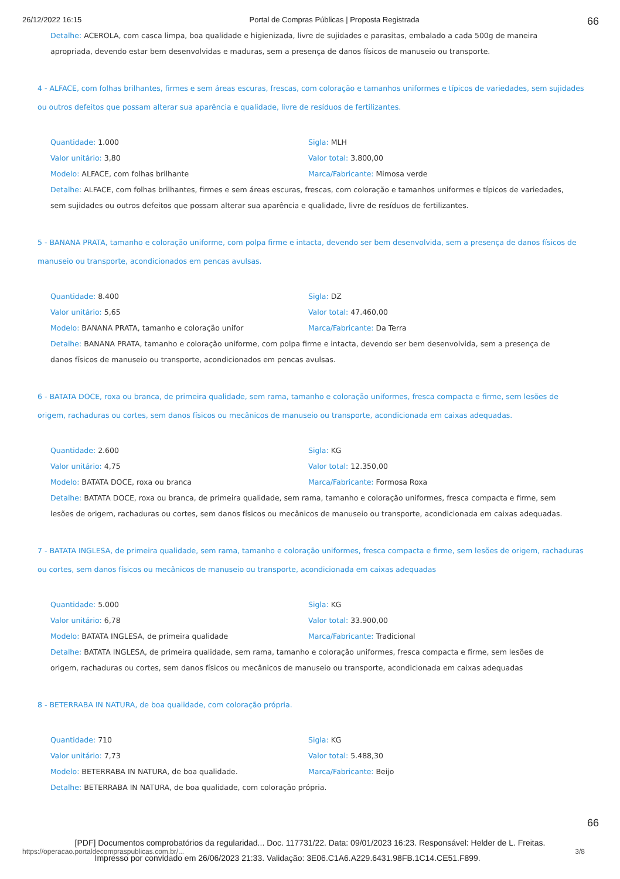26/12/2022 16:15 Portal de Compras Públicas | Proposta Registrada 66
Detalhe: ACEROLA, com casca limpa, boa qualidade e higienizada, livre de sujidades e parasitas, embalado a cada 500g de maneira apropriada, devendo estar bem desenvolvidas e maduras, sem a presença de danos físicos de manuseio ou transporte.
4 - ALFACE, com folhas brilhantes, firmes e sem áreas escuras, frescas, com coloração e tamanhos uniformes e típicos de variedades, sem sujidades ou outros defeitos que possam alterar sua aparência e qualidade, livre de resíduos de fertilizantes.
Quantidade: 1.000
Sigla: MLH
Valor unitário: 3,80
Valor total: 3.800,00
Modelo: ALFACE, com folhas brilhante
Marca/Fabricante: Mimosa verde
Detalhe: ALFACE, com folhas brilhantes, firmes e sem áreas escuras, frescas, com coloração e tamanhos uniformes e típicos de variedades, sem sujidades ou outros defeitos que possam alterar sua aparência e qualidade, livre de resíduos de fertilizantes.
5 - BANANA PRATA, tamanho e coloração uniforme, com polpa firme e intacta, devendo ser bem desenvolvida, sem a presença de danos físicos de manuseio ou transporte, acondicionados em pencas avulsas.
Quantidade: 8.400
Sigla: DZ
Valor unitário: 5,65
Valor total: 47.460,00
Modelo: BANANA PRATA, tamanho e coloração unifor
Marca/Fabricante: Da Terra
Detalhe: BANANA PRATA, tamanho e coloração uniforme, com polpa firme e intacta, devendo ser bem desenvolvida, sem a presença de danos físicos de manuseio ou transporte, acondicionados em pencas avulsas.
6 - BATATA DOCE, roxa ou branca, de primeira qualidade, sem rama, tamanho e coloração uniformes, fresca compacta e firme, sem lesões de origem, rachaduras ou cortes, sem danos físicos ou mecânicos de manuseio ou transporte, acondicionada em caixas adequadas.
Quantidade: 2.600
Sigla: KG
Valor unitário: 4,75
Valor total: 12.350,00
Modelo: BATATA DOCE, roxa ou branca
Marca/Fabricante: Formosa Roxa
Detalhe: BATATA DOCE, roxa ou branca, de primeira qualidade, sem rama, tamanho e coloração uniformes, fresca compacta e firme, sem lesões de origem, rachaduras ou cortes, sem danos físicos ou mecânicos de manuseio ou transporte, acondicionada em caixas adequadas.
7 - BATATA INGLESA, de primeira qualidade, sem rama, tamanho e coloração uniformes, fresca compacta e firme, sem lesões de origem, rachaduras ou cortes, sem danos físicos ou mecânicos de manuseio ou transporte, acondicionada em caixas adequadas
Quantidade: 5.000
Sigla: KG
Valor unitário: 6,78
Valor total: 33.900,00
Modelo: BATATA INGLESA, de primeira qualidade
Marca/Fabricante: Tradicional
Detalhe: BATATA INGLESA, de primeira qualidade, sem rama, tamanho e coloração uniformes, fresca compacta e firme, sem lesões de origem, rachaduras ou cortes, sem danos físicos ou mecânicos de manuseio ou transporte, acondicionada em caixas adequadas
8 - BETERRABA IN NATURA, de boa qualidade, com coloração própria.
Quantidade: 710
Sigla: KG
Valor unitário: 7,73
Valor total: 5.488,30
Modelo: BETERRABA IN NATURA, de boa qualidade.
Marca/Fabricante: Beijo
Detalhe: BETERRABA IN NATURA, de boa qualidade, com coloração própria.
66
[PDF] Documentos comprobatórios da regularidad... Doc. 117731/22. Data: 09/01/2023 16:23. Responsável: Helder de L. Freitas.
https://operacao.portaldecompraspublicas.com.br/... 3/8
Impresso por convidado em 26/06/2023 21:33. Validação: 3E06.C1A6.A229.6431.98FB.1C14.CE51.F899.